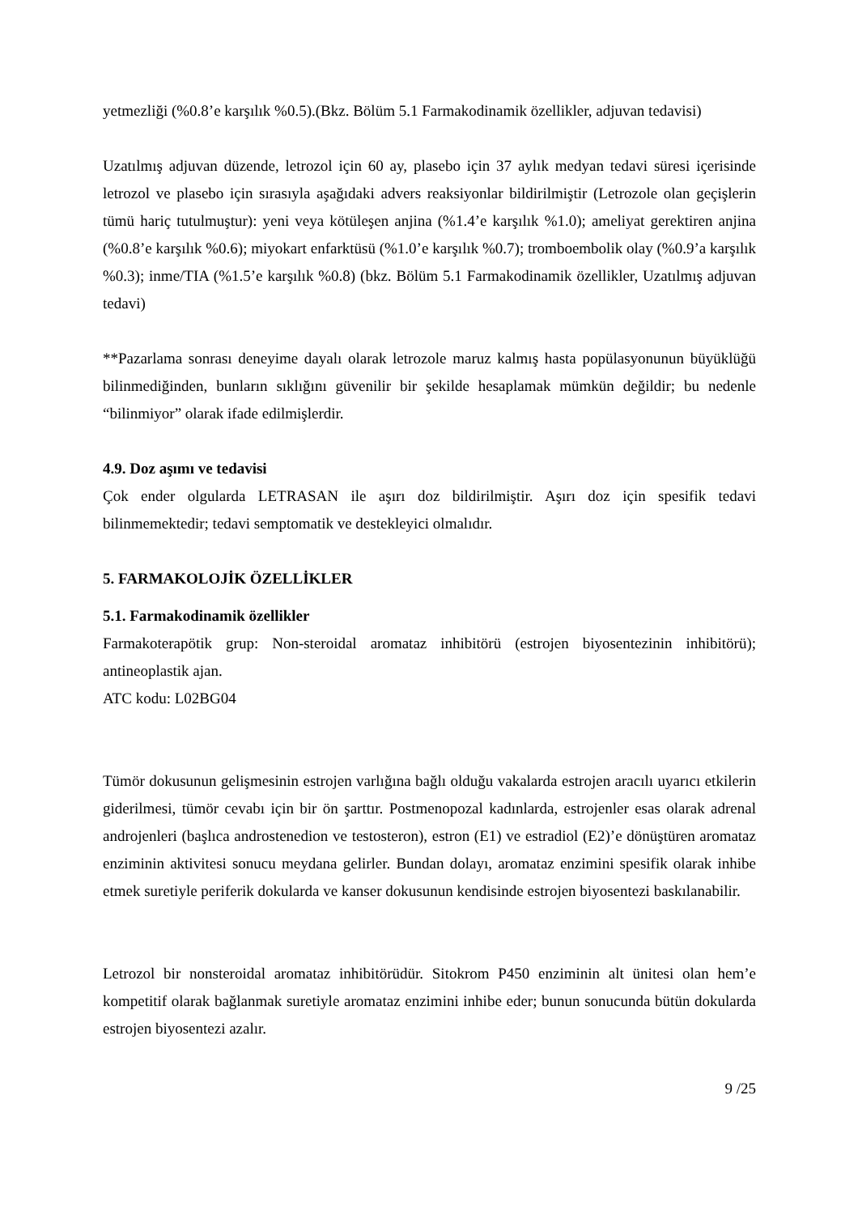yetmezliği (%0.8’e karşılık %0.5).(Bkz. Bölüm 5.1 Farmakodinamik özellikler, adjuvan tedavisi)
Uzatılmış adjuvan düzende, letrozol için 60 ay, plasebo için 37 aylık medyan tedavi süresi içerisinde letrozol ve plasebo için sırasıyla aşağıdaki advers reaksiyonlar bildirilmiştir (Letrozole olan geçişlerin tümü hariç tutulmuştur): yeni veya kötüleşen anjina (%1.4’e karşılık %1.0); ameliyat gerektiren anjina (%0.8’e karşılık %0.6); miyokart enfarktüsü (%1.0’e karşılık %0.7); tromboembolik olay (%0.9’a karşılık %0.3); inme/TIA (%1.5’e karşılık %0.8) (bkz. Bölüm 5.1 Farmakodinamik özellikler, Uzatılmış adjuvan tedavi)
**Pazarlama sonrası deneyime dayalı olarak letrozole maruz kalmış hasta popülasyonunun büyüklüğü bilinmediğinden, bunların sıklığını güvenilir bir şekilde hesaplamak mümkün değildir; bu nedenle “bilinmiyor” olarak ifade edilmişlerdir.
4.9. Doz aşımı ve tedavisi
Çok ender olgularda LETRASAN ile aşırı doz bildirilmiştir. Aşırı doz için spesifik tedavi bilinmemektedir; tedavi semptomatik ve destekleyici olmalıdır.
5. FARMAKOLOJİK ÖZELLİKLER
5.1. Farmakodinamik özellikler
Farmakoterapötik grup: Non-steroidal aromataz inhibitörü (estrojen biyosentezinin inhibitörü); antineoplastik ajan.
ATC kodu: L02BG04
Tümör dokusunun gelişmesinin estrojen varlığına bağlı olduğu vakalarda estrojen aracılı uyarıcı etkilerin giderilmesi, tümör cevabı için bir ön şarttır. Postmenopozal kadınlarda, estrojenler esas olarak adrenal androjenleri (başlıca androstenedion ve testosteron), estron (E1) ve estradiol (E2)’e dönüştüren aromataz enziminin aktivitesi sonucu meydana gelirler. Bundan dolayı, aromataz enzimini spesifik olarak inhibe etmek suretiyle periferik dokularda ve kanser dokusunun kendisinde estrojen biyosentezi baskılanabilir.
Letrozol bir nonsteroidal aromataz inhibitörüdür. Sitokrom P450 enziminin alt ünitesi olan hem’e kompetitif olarak bağlanmak suretiyle aromataz enzimini inhibe eder; bunun sonucunda bütün dokularda estrojen biyosentezi azalır.
9 /25